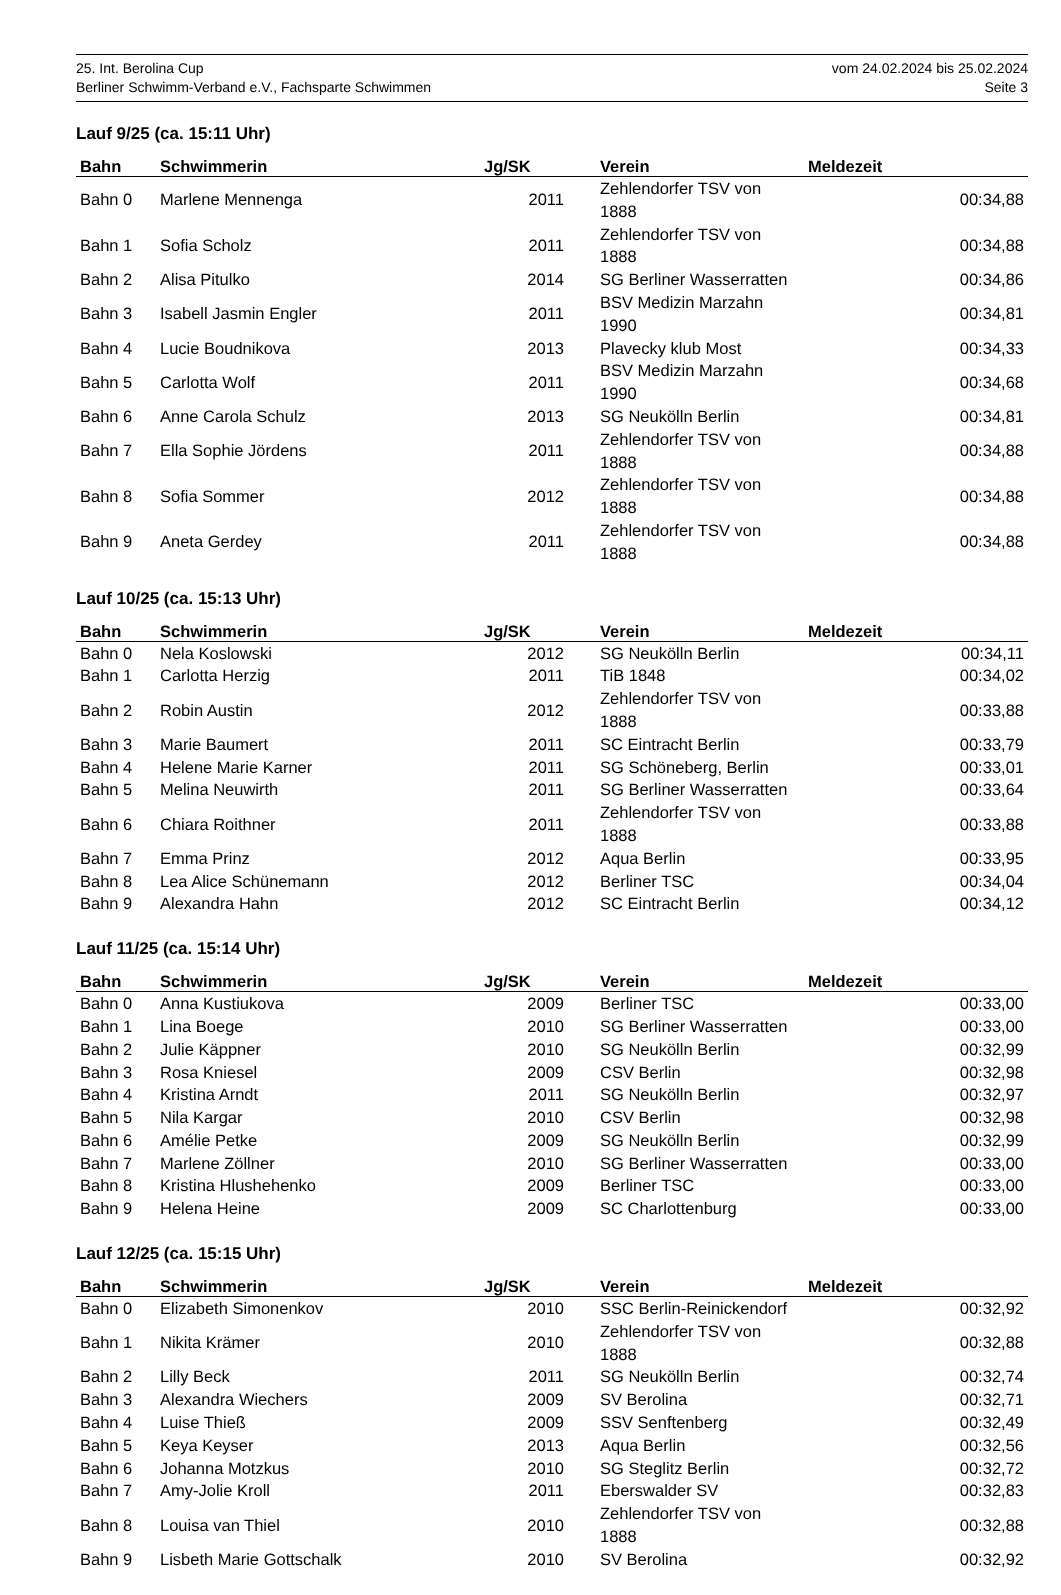25. Int. Berolina Cup vom 24.02.2024 bis 25.02.2024
Berliner Schwimm-Verband e.V., Fachsparte Schwimmen Seite 3
Lauf 9/25 (ca. 15:11 Uhr)
| Bahn | Schwimmerin | Jg/SK | Verein | Meldezeit |
| --- | --- | --- | --- | --- |
| Bahn 0 | Marlene Mennenga | 2011 | Zehlendorfer TSV von 1888 | 00:34,88 |
| Bahn 1 | Sofia Scholz | 2011 | Zehlendorfer TSV von 1888 | 00:34,88 |
| Bahn 2 | Alisa Pitulko | 2014 | SG Berliner Wasserratten | 00:34,86 |
| Bahn 3 | Isabell Jasmin Engler | 2011 | BSV Medizin Marzahn 1990 | 00:34,81 |
| Bahn 4 | Lucie Boudnikova | 2013 | Plavecky klub Most | 00:34,33 |
| Bahn 5 | Carlotta Wolf | 2011 | BSV Medizin Marzahn 1990 | 00:34,68 |
| Bahn 6 | Anne Carola Schulz | 2013 | SG Neukölln Berlin | 00:34,81 |
| Bahn 7 | Ella Sophie Jördens | 2011 | Zehlendorfer TSV von 1888 | 00:34,88 |
| Bahn 8 | Sofia Sommer | 2012 | Zehlendorfer TSV von 1888 | 00:34,88 |
| Bahn 9 | Aneta Gerdey | 2011 | Zehlendorfer TSV von 1888 | 00:34,88 |
Lauf 10/25 (ca. 15:13 Uhr)
| Bahn | Schwimmerin | Jg/SK | Verein | Meldezeit |
| --- | --- | --- | --- | --- |
| Bahn 0 | Nela Koslowski | 2012 | SG Neukölln Berlin | 00:34,11 |
| Bahn 1 | Carlotta Herzig | 2011 | TiB 1848 | 00:34,02 |
| Bahn 2 | Robin Austin | 2012 | Zehlendorfer TSV von 1888 | 00:33,88 |
| Bahn 3 | Marie Baumert | 2011 | SC Eintracht Berlin | 00:33,79 |
| Bahn 4 | Helene Marie Karner | 2011 | SG Schöneberg, Berlin | 00:33,01 |
| Bahn 5 | Melina Neuwirth | 2011 | SG Berliner Wasserratten | 00:33,64 |
| Bahn 6 | Chiara Roithner | 2011 | Zehlendorfer TSV von 1888 | 00:33,88 |
| Bahn 7 | Emma Prinz | 2012 | Aqua Berlin | 00:33,95 |
| Bahn 8 | Lea Alice Schünemann | 2012 | Berliner TSC | 00:34,04 |
| Bahn 9 | Alexandra Hahn | 2012 | SC Eintracht Berlin | 00:34,12 |
Lauf 11/25 (ca. 15:14 Uhr)
| Bahn | Schwimmerin | Jg/SK | Verein | Meldezeit |
| --- | --- | --- | --- | --- |
| Bahn 0 | Anna Kustiukova | 2009 | Berliner TSC | 00:33,00 |
| Bahn 1 | Lina Boege | 2010 | SG Berliner Wasserratten | 00:33,00 |
| Bahn 2 | Julie Käppner | 2010 | SG Neukölln Berlin | 00:32,99 |
| Bahn 3 | Rosa Kniesel | 2009 | CSV Berlin | 00:32,98 |
| Bahn 4 | Kristina Arndt | 2011 | SG Neukölln Berlin | 00:32,97 |
| Bahn 5 | Nila Kargar | 2010 | CSV Berlin | 00:32,98 |
| Bahn 6 | Amélie Petke | 2009 | SG Neukölln Berlin | 00:32,99 |
| Bahn 7 | Marlene Zöllner | 2010 | SG Berliner Wasserratten | 00:33,00 |
| Bahn 8 | Kristina Hlushehenko | 2009 | Berliner TSC | 00:33,00 |
| Bahn 9 | Helena Heine | 2009 | SC Charlottenburg | 00:33,00 |
Lauf 12/25 (ca. 15:15 Uhr)
| Bahn | Schwimmerin | Jg/SK | Verein | Meldezeit |
| --- | --- | --- | --- | --- |
| Bahn 0 | Elizabeth Simonenkov | 2010 | SSC Berlin-Reinickendorf | 00:32,92 |
| Bahn 1 | Nikita Krämer | 2010 | Zehlendorfer TSV von 1888 | 00:32,88 |
| Bahn 2 | Lilly Beck | 2011 | SG Neukölln Berlin | 00:32,74 |
| Bahn 3 | Alexandra Wiechers | 2009 | SV Berolina | 00:32,71 |
| Bahn 4 | Luise Thieß | 2009 | SSV Senftenberg | 00:32,49 |
| Bahn 5 | Keya Keyser | 2013 | Aqua Berlin | 00:32,56 |
| Bahn 6 | Johanna Motzkus | 2010 | SG Steglitz Berlin | 00:32,72 |
| Bahn 7 | Amy-Jolie Kroll | 2011 | Eberswalder SV | 00:32,83 |
| Bahn 8 | Louisa van Thiel | 2010 | Zehlendorfer TSV von 1888 | 00:32,88 |
| Bahn 9 | Lisbeth Marie Gottschalk | 2010 | SV Berolina | 00:32,92 |